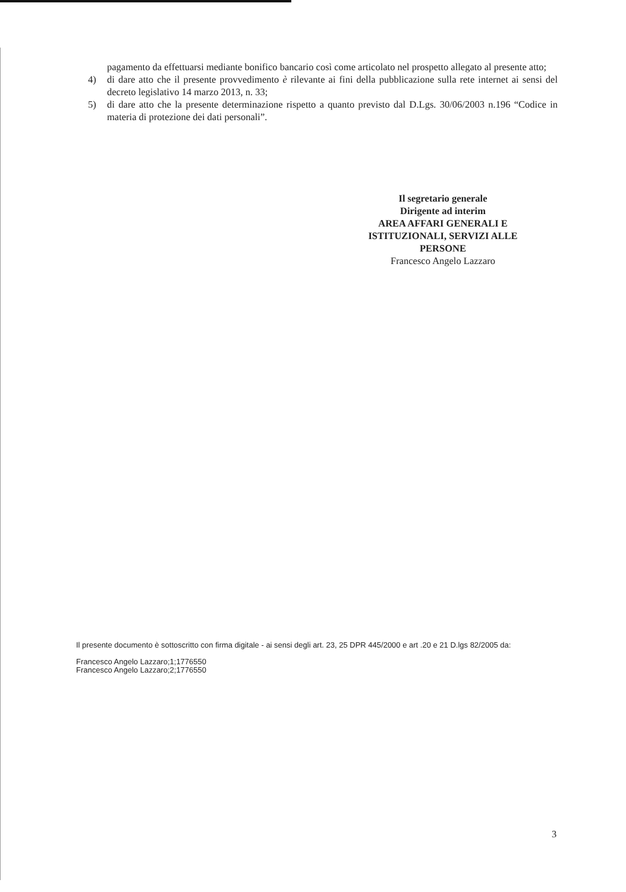pagamento da effettuarsi mediante bonifico bancario così come articolato nel prospetto allegato al presente atto;
4) di dare atto che il presente provvedimento è rilevante ai fini della pubblicazione sulla rete internet ai sensi del decreto legislativo 14 marzo 2013, n. 33;
5) di dare atto che la presente determinazione rispetto a quanto previsto dal D.Lgs. 30/06/2003 n.196 “Codice in materia di protezione dei dati personali”.
Il segretario generale
Dirigente ad interim
AREA AFFARI GENERALI E
ISTITUZIONALI, SERVIZI ALLE
PERSONE
Francesco Angelo Lazzaro
Il presente documento è sottoscritto con firma digitale - ai sensi degli art. 23, 25 DPR 445/2000 e art .20 e 21 D.lgs 82/2005 da:
Francesco Angelo Lazzaro;1;1776550
Francesco Angelo Lazzaro;2;1776550
3